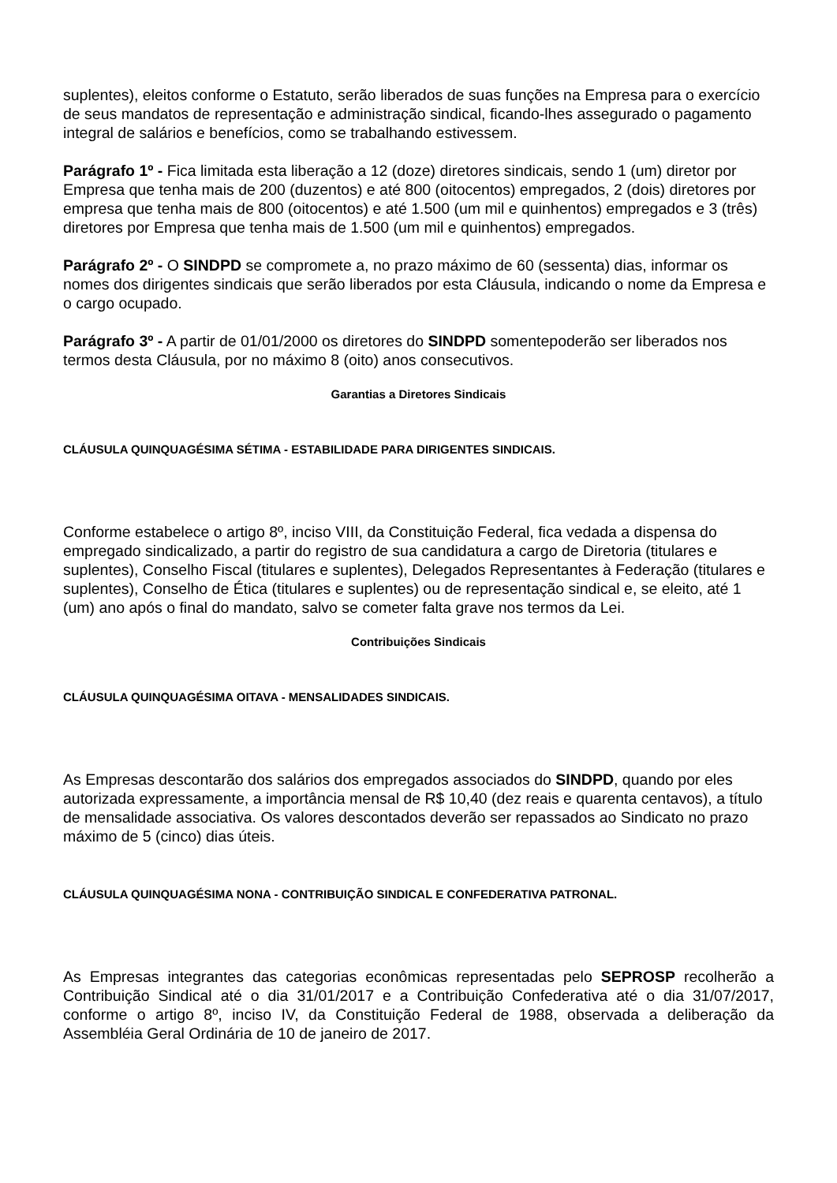suplentes), eleitos conforme o Estatuto, serão liberados de suas funções na Empresa para o exercício de seus mandatos de representação e administração sindical, ficando-lhes assegurado o pagamento integral de salários e benefícios, como se trabalhando estivessem.
Parágrafo 1º - Fica limitada esta liberação a 12 (doze) diretores sindicais, sendo 1 (um) diretor por Empresa que tenha mais de 200 (duzentos) e até 800 (oitocentos) empregados, 2 (dois) diretores por empresa que tenha mais de 800 (oitocentos) e até 1.500 (um mil e quinhentos) empregados e 3 (três) diretores por Empresa que tenha mais de 1.500 (um mil e quinhentos) empregados.
Parágrafo 2º - O SINDPD se compromete a, no prazo máximo de 60 (sessenta) dias, informar os nomes dos dirigentes sindicais que serão liberados por esta Cláusula, indicando o nome da Empresa e o cargo ocupado.
Parágrafo 3º - A partir de 01/01/2000 os diretores do SINDPD somentepoderão ser liberados nos termos desta Cláusula, por no máximo 8 (oito) anos consecutivos.
Garantias a Diretores Sindicais
CLÁUSULA QUINQUAGÉSIMA SÉTIMA - ESTABILIDADE PARA DIRIGENTES SINDICAIS.
Conforme estabelece o artigo 8º, inciso VIII, da Constituição Federal, fica vedada a dispensa do empregado sindicalizado, a partir do registro de sua candidatura a cargo de Diretoria (titulares e suplentes), Conselho Fiscal (titulares e suplentes), Delegados Representantes à Federação (titulares e suplentes), Conselho de Ética (titulares e suplentes) ou de representação sindical e, se eleito, até 1 (um) ano após o final do mandato, salvo se cometer falta grave nos termos da Lei.
Contribuições Sindicais
CLÁUSULA QUINQUAGÉSIMA OITAVA - MENSALIDADES SINDICAIS.
As Empresas descontarão dos salários dos empregados associados do SINDPD, quando por eles autorizada expressamente, a importância mensal de R$ 10,40 (dez reais e quarenta centavos), a título de mensalidade associativa. Os valores descontados deverão ser repassados ao Sindicato no prazo máximo de 5 (cinco) dias úteis.
CLÁUSULA QUINQUAGÉSIMA NONA - CONTRIBUIÇÃO SINDICAL E CONFEDERATIVA PATRONAL.
As Empresas integrantes das categorias econômicas representadas pelo SEPROSP recolherão a Contribuição Sindical até o dia 31/01/2017 e a Contribuição Confederativa até o dia 31/07/2017, conforme o artigo 8º, inciso IV, da Constituição Federal de 1988, observada a deliberação da Assembléia Geral Ordinária de 10 de janeiro de 2017.